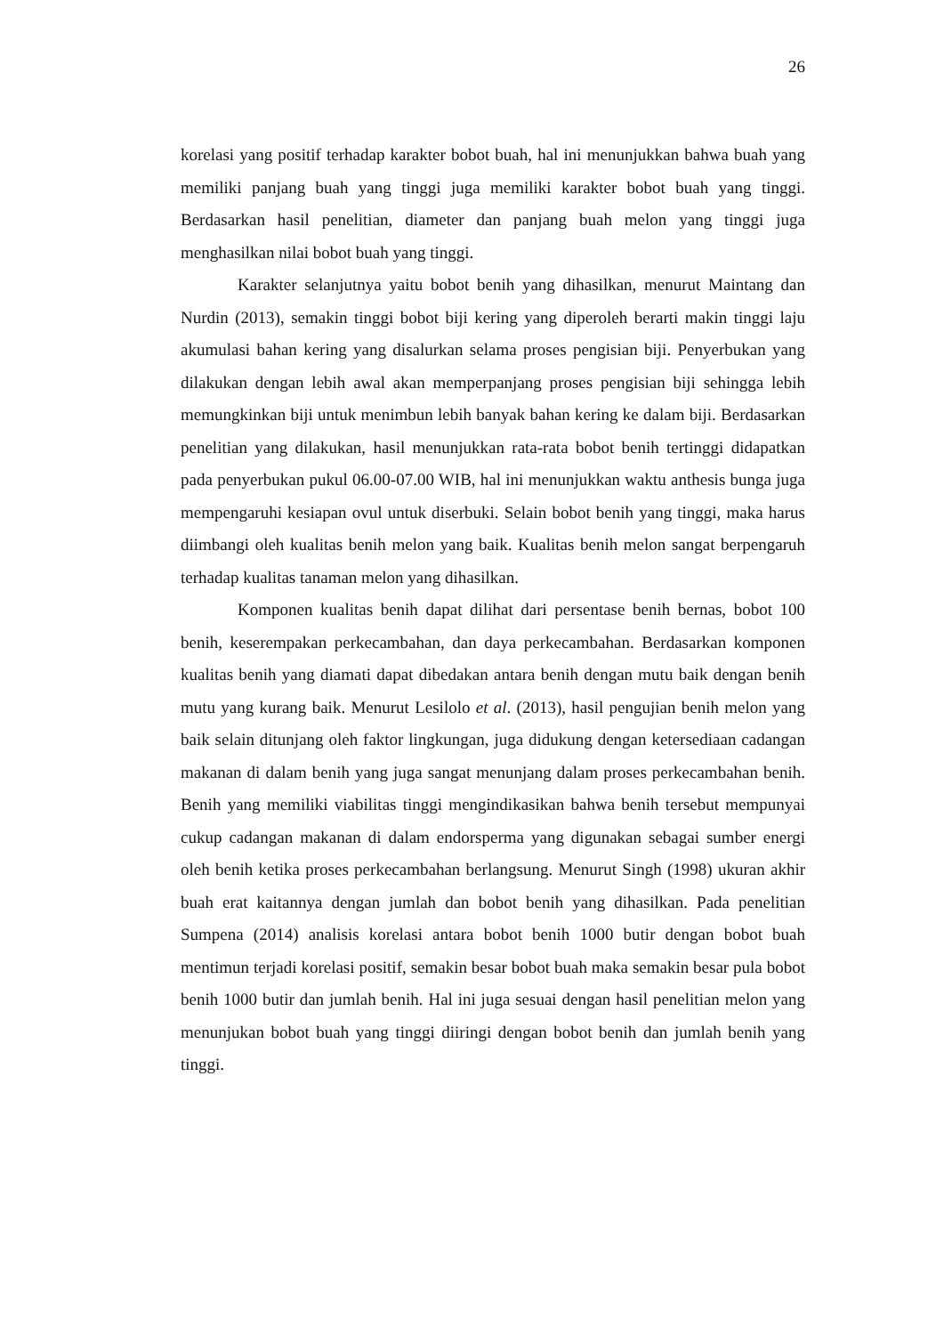26
korelasi yang positif terhadap karakter bobot buah, hal ini menunjukkan bahwa buah yang memiliki panjang buah yang tinggi juga memiliki karakter bobot buah yang tinggi. Berdasarkan hasil penelitian, diameter dan panjang buah melon yang tinggi juga menghasilkan nilai bobot buah yang tinggi.
Karakter selanjutnya yaitu bobot benih yang dihasilkan, menurut Maintang dan Nurdin (2013), semakin tinggi bobot biji kering yang diperoleh berarti makin tinggi laju akumulasi bahan kering yang disalurkan selama proses pengisian biji. Penyerbukan yang dilakukan dengan lebih awal akan memperpanjang proses pengisian biji sehingga lebih memungkinkan biji untuk menimbun lebih banyak bahan kering ke dalam biji. Berdasarkan penelitian yang dilakukan, hasil menunjukkan rata-rata bobot benih tertinggi didapatkan pada penyerbukan pukul 06.00-07.00 WIB, hal ini menunjukkan waktu anthesis bunga juga mempengaruhi kesiapan ovul untuk diserbuki. Selain bobot benih yang tinggi, maka harus diimbangi oleh kualitas benih melon yang baik. Kualitas benih melon sangat berpengaruh terhadap kualitas tanaman melon yang dihasilkan.
Komponen kualitas benih dapat dilihat dari persentase benih bernas, bobot 100 benih, keserempakan perkecambahan, dan daya perkecambahan. Berdasarkan komponen kualitas benih yang diamati dapat dibedakan antara benih dengan mutu baik dengan benih mutu yang kurang baik. Menurut Lesilolo et al. (2013), hasil pengujian benih melon yang baik selain ditunjang oleh faktor lingkungan, juga didukung dengan ketersediaan cadangan makanan di dalam benih yang juga sangat menunjang dalam proses perkecambahan benih. Benih yang memiliki viabilitas tinggi mengindikasikan bahwa benih tersebut mempunyai cukup cadangan makanan di dalam endorsperma yang digunakan sebagai sumber energi oleh benih ketika proses perkecambahan berlangsung. Menurut Singh (1998) ukuran akhir buah erat kaitannya dengan jumlah dan bobot benih yang dihasilkan. Pada penelitian Sumpena (2014) analisis korelasi antara bobot benih 1000 butir dengan bobot buah mentimun terjadi korelasi positif, semakin besar bobot buah maka semakin besar pula bobot benih 1000 butir dan jumlah benih. Hal ini juga sesuai dengan hasil penelitian melon yang menunjukan bobot buah yang tinggi diiringi dengan bobot benih dan jumlah benih yang tinggi.